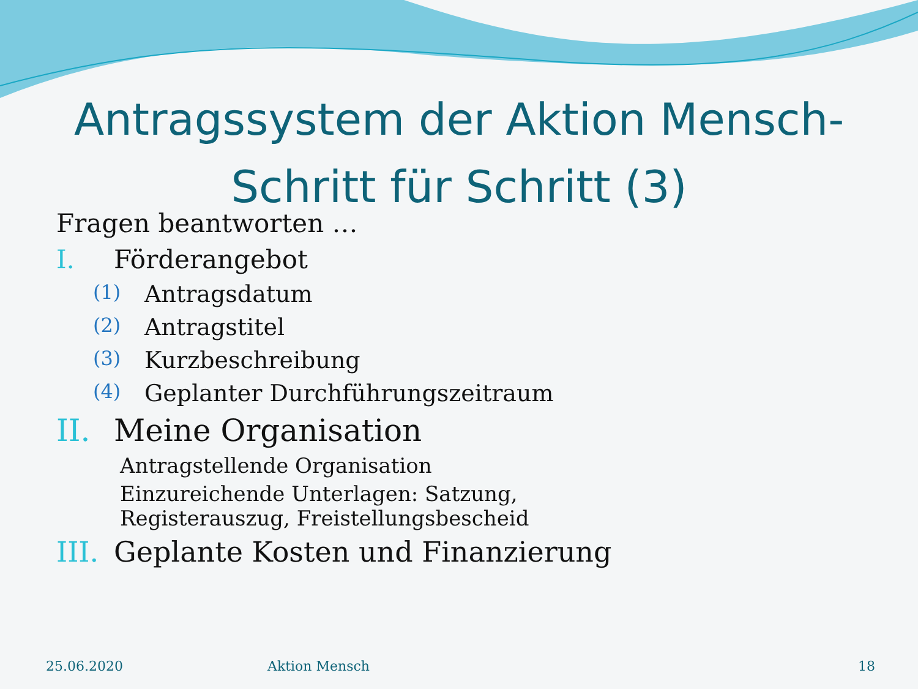Antragssystem der Aktion Mensch- Schritt für Schritt (3)
Fragen beantworten …
I. Förderangebot
(1) Antragsdatum
(2) Antragstitel
(3) Kurzbeschreibung
(4) Geplanter Durchführungszeitraum
II. Meine Organisation
Antragstellende Organisation
Einzureichende Unterlagen: Satzung, Registerauszug, Freistellungsbescheid
III. Geplante Kosten und Finanzierung
25.06.2020 Aktion Mensch 18